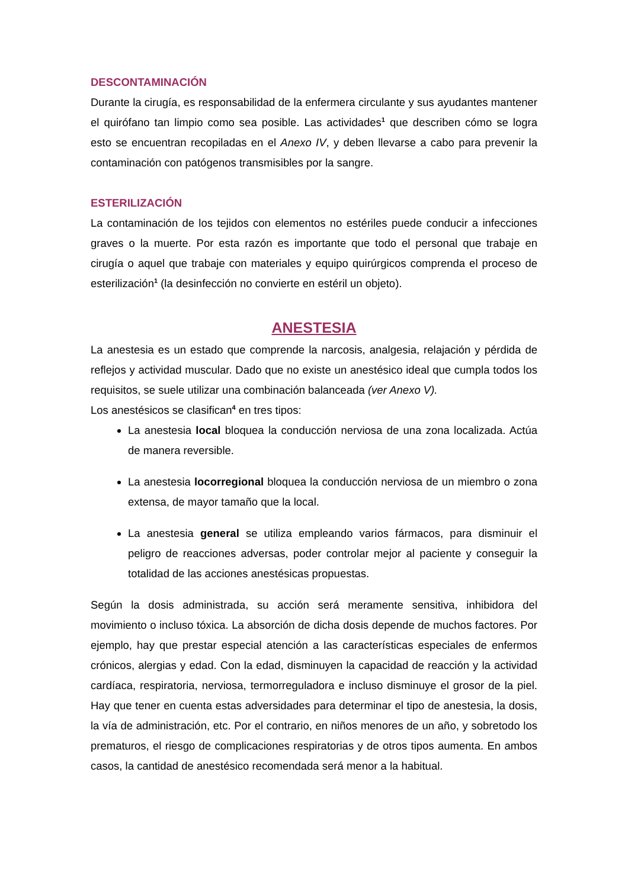DESCONTAMINACIÓN
Durante la cirugía, es responsabilidad de la enfermera circulante y sus ayudantes mantener el quirófano tan limpio como sea posible. Las actividades<sup>1</sup> que describen cómo se logra esto se encuentran recopiladas en el Anexo IV, y deben llevarse a cabo para prevenir la contaminación con patógenos transmisibles por la sangre.
ESTERILIZACIÓN
La contaminación de los tejidos con elementos no estériles puede conducir a infecciones graves o la muerte. Por esta razón es importante que todo el personal que trabaje en cirugía o aquel que trabaje con materiales y equipo quirúrgicos comprenda el proceso de esterilización<sup>1</sup> (la desinfección no convierte en estéril un objeto).
ANESTESIA
La anestesia es un estado que comprende la narcosis, analgesia, relajación y pérdida de reflejos y actividad muscular. Dado que no existe un anestésico ideal que cumpla todos los requisitos, se suele utilizar una combinación balanceada (ver Anexo V).
Los anestésicos se clasifican<sup>4</sup> en tres tipos:
La anestesia local bloquea la conducción nerviosa de una zona localizada. Actúa de manera reversible.
La anestesia locorregional bloquea la conducción nerviosa de un miembro o zona extensa, de mayor tamaño que la local.
La anestesia general se utiliza empleando varios fármacos, para disminuir el peligro de reacciones adversas, poder controlar mejor al paciente y conseguir la totalidad de las acciones anestésicas propuestas.
Según la dosis administrada, su acción será meramente sensitiva, inhibidora del movimiento o incluso tóxica. La absorción de dicha dosis depende de muchos factores. Por ejemplo, hay que prestar especial atención a las características especiales de enfermos crónicos, alergias y edad. Con la edad, disminuyen la capacidad de reacción y la actividad cardíaca, respiratoria, nerviosa, termorreguladora e incluso disminuye el grosor de la piel. Hay que tener en cuenta estas adversidades para determinar el tipo de anestesia, la dosis, la vía de administración, etc. Por el contrario, en niños menores de un año, y sobretodo los prematuros, el riesgo de complicaciones respiratorias y de otros tipos aumenta. En ambos casos, la cantidad de anestésico recomendada será menor a la habitual.